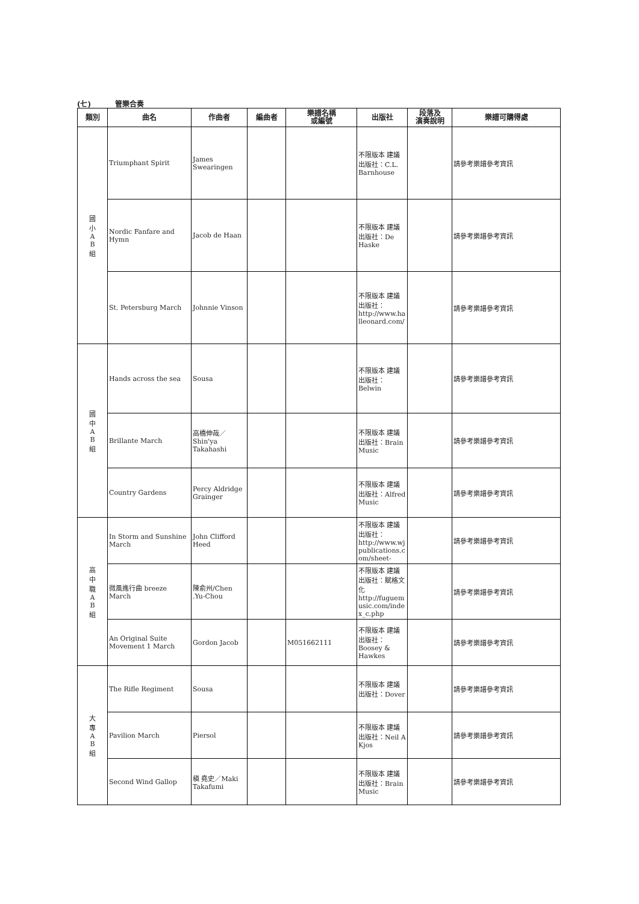(七) 管樂合奏
| 類別 | 曲名 | 作曲者 | 編曲者 | 樂譜名稱 或編號 | 出版社 | 段落及 演奏說明 | 樂譜可購得處 |
| --- | --- | --- | --- | --- | --- | --- | --- |
| 國 小 A B 組 | Triumphant Spirit | James Swearingen | | | 不限版本 建議出版社：C.L. Barnhouse | | 請參考樂譜參考資訊 |
| | Nordic Fanfare and Hymn | Jacob de Haan | | | 不限版本 建議出版社：De Haske | | 請參考樂譜參考資訊 |
| | St. Petersburg March | Johnnie Vinson | | | 不限版本 建議出版社：http://www.halleonard.com/ | | 請參考樂譜參考資訊 |
| 國 中 A B 組 | Hands across the sea | Sousa | | | 不限版本 建議出版社：Belwin | | 請參考樂譜參考資訊 |
| | Brillante March | 高橋伸哉／Shin'ya Takahashi | | | 不限版本 建議出版社：Brain Music | | 請參考樂譜參考資訊 |
| | Country Gardens | Percy Aldridge Grainger | | | 不限版本 建議出版社：Alfred Music | | 請參考樂譜參考資訊 |
| 高 中 職 A B 組 | In Storm and Sunshine March | John Clifford Heed | | | 不限版本 建議出版社：http://www.wjpublications.com/sheet- | | 請參考樂譜參考資訊 |
| | 微風進行曲 breeze March | 陳俞州/Chen .Yu-Chou | | | 不限版本 建議出版社：賦格文化 http://fuguemusic.com/index_c.php | | 請參考樂譜參考資訊 |
| | An Original Suite Movement 1 March | Gordon Jacob | | M051662111 | 不限版本 建議出版社：Boosey & Hawkes | | 請參考樂譜參考資訊 |
| 大 專 A B 組 | The Rifle Regiment | Sousa | | | 不限版本 建議出版社：Dover | | 請參考樂譜參考資訊 |
| | Pavilion March | Piersol | | | 不限版本 建議出版社：Neil A Kjos | | 請參考樂譜參考資訊 |
| | Second Wind Gallop | 槇 堯史／Maki Takafumi | | | 不限版本 建議出版社：Brain Music | | 請參考樂譜參考資訊 |